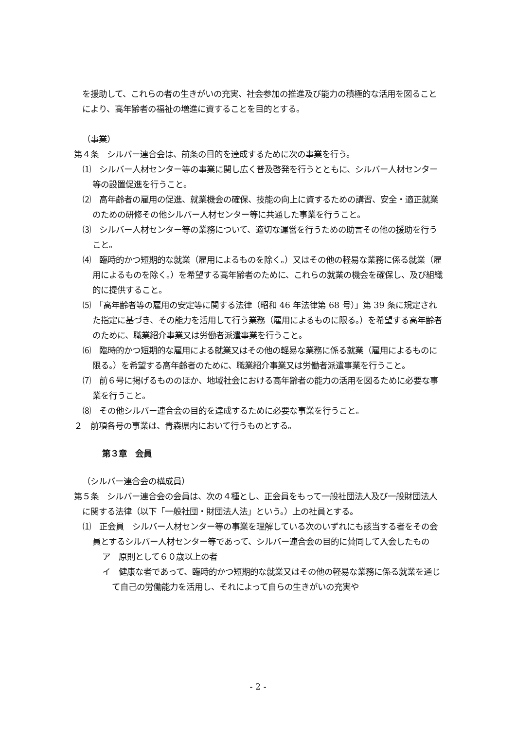を援助して、これらの者の生きがいの充実、社会参加の推進及び能力の積極的な活用を図ることにより、高年齢者の福祉の増進に資することを目的とする。
（事業）
第４条　シルバー連合会は、前条の目的を達成するために次の事業を行う。
⑴　シルバー人材センター等の事業に関し広く普及啓発を行うとともに、シルバー人材センター等の設置促進を行うこと。
⑵　高年齢者の雇用の促進、就業機会の確保、技能の向上に資するための講習、安全・適正就業のための研修その他シルバー人材センター等に共通した事業を行うこと。
⑶　シルバー人材センター等の業務について、適切な運営を行うための助言その他の援助を行うこと。
⑷　臨時的かつ短期的な就業（雇用によるものを除く。）又はその他の軽易な業務に係る就業（雇用によるものを除く。）を希望する高年齢者のために、これらの就業の機会を確保し、及び組織的に提供すること。
⑸　「高年齢者等の雇用の安定等に関する法律（昭和 46 年法律第 68 号）」第 39 条に規定された指定に基づき、その能力を活用して行う業務（雇用によるものに限る。）を希望する高年齢者のために、職業紹介事業又は労働者派遣事業を行うこと。
⑹　臨時的かつ短期的な雇用による就業又はその他の軽易な業務に係る就業（雇用によるものに限る。）を希望する高年齢者のために、職業紹介事業又は労働者派遣事業を行うこと。
⑺　前６号に掲げるもののほか、地域社会における高年齢者の能力の活用を図るために必要な事業を行うこと。
⑻　その他シルバー連合会の目的を達成するために必要な事業を行うこと。
２　前項各号の事業は、青森県内において行うものとする。
第３章　会員
（シルバー連合会の構成員）
第５条　シルバー連合会の会員は、次の４種とし、正会員をもって一般社団法人及び一般財団法人に関する法律（以下「一般社団・財団法人法」という。）上の社員とする。
⑴　正会員　シルバー人材センター等の事業を理解している次のいずれにも該当する者をその会員とするシルバー人材センター等であって、シルバー連合会の目的に賛同して入会したもの
ア　原則として６０歳以上の者
イ　健康な者であって、臨時的かつ短期的な就業又はその他の軽易な業務に係る就業を通じて自己の労働能力を活用し、それによって自らの生きがいの充実や
- 2 -